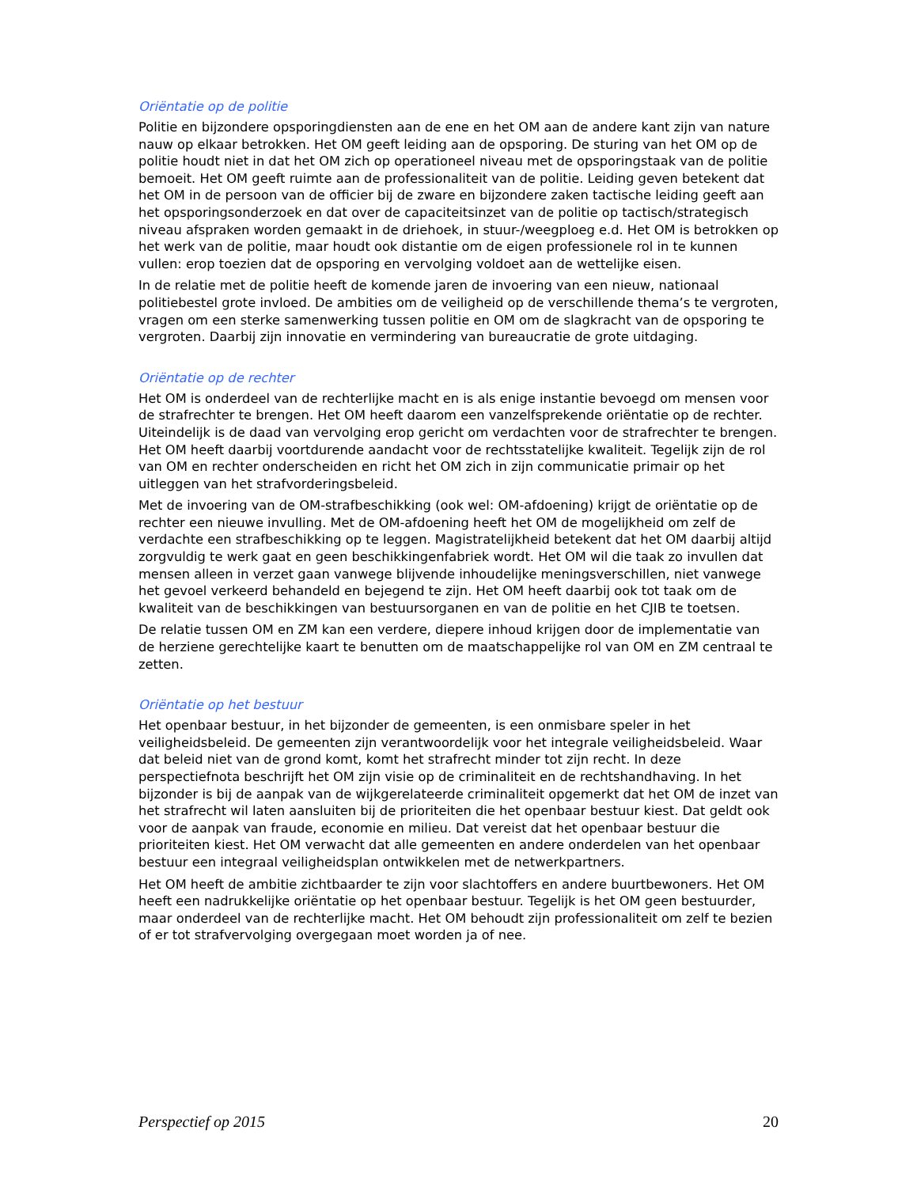Oriëntatie op de politie
Politie en bijzondere opsporingdiensten aan de ene en het OM aan de andere kant zijn van nature nauw op elkaar betrokken. Het OM geeft leiding aan de opsporing. De sturing van het OM op de politie houdt niet in dat het OM zich op operationeel niveau met de opsporingstaak van de politie bemoeit. Het OM geeft ruimte aan de professionaliteit van de politie. Leiding geven betekent dat het OM in de persoon van de officier bij de zware en bijzondere zaken tactische leiding geeft aan het opsporingsonderzoek en dat over de capaciteitsinzet van de politie op tactisch/strategisch niveau afspraken worden gemaakt in de driehoek, in stuur-/weegploeg e.d. Het OM is betrokken op het werk van de politie, maar houdt ook distantie om de eigen professionele rol in te kunnen vullen: erop toezien dat de opsporing en vervolging voldoet aan de wettelijke eisen.
In de relatie met de politie heeft de komende jaren de invoering van een nieuw, nationaal politiebestel grote invloed. De ambities om de veiligheid op de verschillende thema’s te vergroten, vragen om een sterke samenwerking tussen politie en OM om de slagkracht van de opsporing te vergroten. Daarbij zijn innovatie en vermindering van bureaucratie de grote uitdaging.
Oriëntatie op de rechter
Het OM is onderdeel van de rechterlijke macht en is als enige instantie bevoegd om mensen voor de strafrechter te brengen. Het OM heeft daarom een vanzelfsprekende oriëntatie op de rechter. Uiteindelijk is de daad van vervolging erop gericht om verdachten voor de strafrechter te brengen. Het OM heeft daarbij voortdurende aandacht voor de rechtsstatelijke kwaliteit. Tegelijk zijn de rol van OM en rechter onderscheiden en richt het OM zich in zijn communicatie primair op het uitleggen van het strafvorderingsbeleid.
Met de invoering van de OM-strafbeschikking (ook wel: OM-afdoening) krijgt de oriëntatie op de rechter een nieuwe invulling. Met de OM-afdoening heeft het OM de mogelijkheid om zelf de verdachte een strafbeschikking op te leggen. Magistratelijkheid betekent dat het OM daarbij altijd zorgvuldig te werk gaat en geen beschikkingenfabriek wordt. Het OM wil die taak zo invullen dat mensen alleen in verzet gaan vanwege blijvende inhoudelijke meningsverschillen, niet vanwege het gevoel verkeerd behandeld en bejegend te zijn. Het OM heeft daarbij ook tot taak om de kwaliteit van de beschikkingen van bestuursorganen en van de politie en het CJIB te toetsen.
De relatie tussen OM en ZM kan een verdere, diepere inhoud krijgen door de implementatie van de herziene gerechtelijke kaart te benutten om de maatschappelijke rol van OM en ZM centraal te zetten.
Oriëntatie op het bestuur
Het openbaar bestuur, in het bijzonder de gemeenten, is een onmisbare speler in het veiligheidsbeleid. De gemeenten zijn verantwoordelijk voor het integrale veiligheidsbeleid. Waar dat beleid niet van de grond komt, komt het strafrecht minder tot zijn recht. In deze perspectiefnota beschrijft het OM zijn visie op de criminaliteit en de rechtshandhaving. In het bijzonder is bij de aanpak van de wijkgerelateerde criminaliteit opgemerkt dat het OM de inzet van het strafrecht wil laten aansluiten bij de prioriteiten die het openbaar bestuur kiest. Dat geldt ook voor de aanpak van fraude, economie en milieu. Dat vereist dat het openbaar bestuur die prioriteiten kiest. Het OM verwacht dat alle gemeenten en andere onderdelen van het openbaar bestuur een integraal veiligheidsplan ontwikkelen met de netwerkpartners.
Het OM heeft de ambitie zichtbaarder te zijn voor slachtoffers en andere buurtbewoners. Het OM heeft een nadrukkelijke oriëntatie op het openbaar bestuur. Tegelijk is het OM geen bestuurder, maar onderdeel van de rechterlijke macht. Het OM behoudt zijn professionaliteit om zelf te bezien of er tot strafvervolging overgegaan moet worden ja of nee.
Perspectief op 2015 20